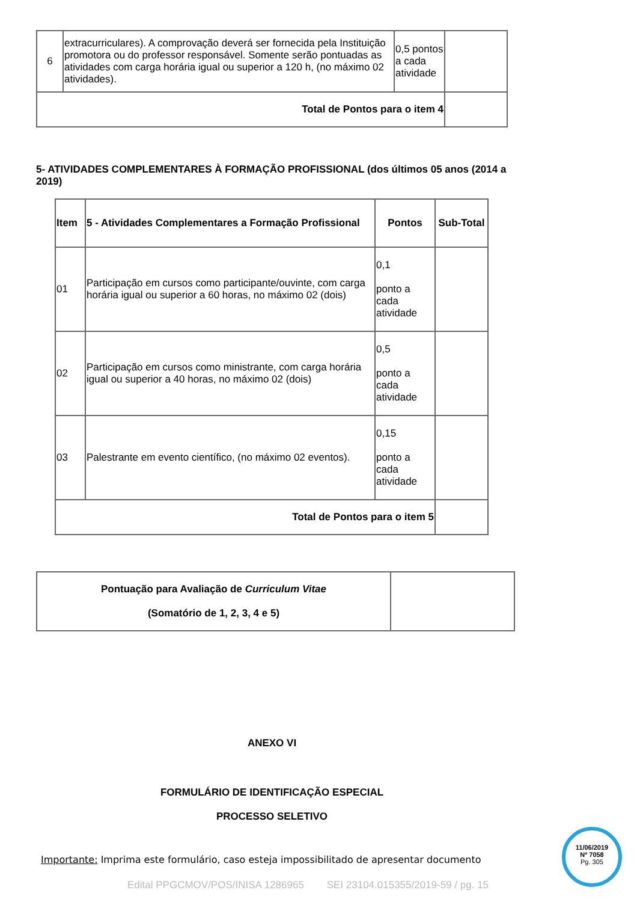| 6 | extracurriculares). A comprovação deverá ser fornecida pela Instituição promotora ou do professor responsável. Somente serão pontuadas as atividades com carga horária igual ou superior a 120 h, (no máximo 02 atividades). | 0,5 pontos a cada atividade | |
| Total de Pontos para o item 4 | | | |
5- ATIVIDADES COMPLEMENTARES À FORMAÇÃO PROFISSIONAL (dos últimos 05 anos (2014 a 2019)
| Item | 5 - Atividades Complementares a Formação Profissional | Pontos | Sub-Total |
| --- | --- | --- | --- |
| 01 | Participação em cursos como participante/ouvinte, com carga horária igual ou superior a 60 horas, no máximo 02 (dois) | 0,1 ponto a cada atividade | |
| 02 | Participação em cursos como ministrante, com carga horária igual ou superior a 40 horas, no máximo 02 (dois) | 0,5 ponto a cada atividade | |
| 03 | Palestrante em evento científico, (no máximo 02 eventos). | 0,15 ponto a cada atividade | |
| Total de Pontos para o item 5 | | | |
| Pontuação para Avaliação de Curriculum Vitae (Somatório de 1, 2, 3, 4 e 5) | |
ANEXO VI
FORMULÁRIO DE IDENTIFICAÇÃO ESPECIAL
PROCESSO SELETIVO
Importante: Imprima este formulário, caso esteja impossibilitado de apresentar documento
Edital PPGCMOV/POS/INISA 1286965 SEI 23104.015355/2019-59 / pg. 15
11/06/2019
Nº 7058
Pg. 305